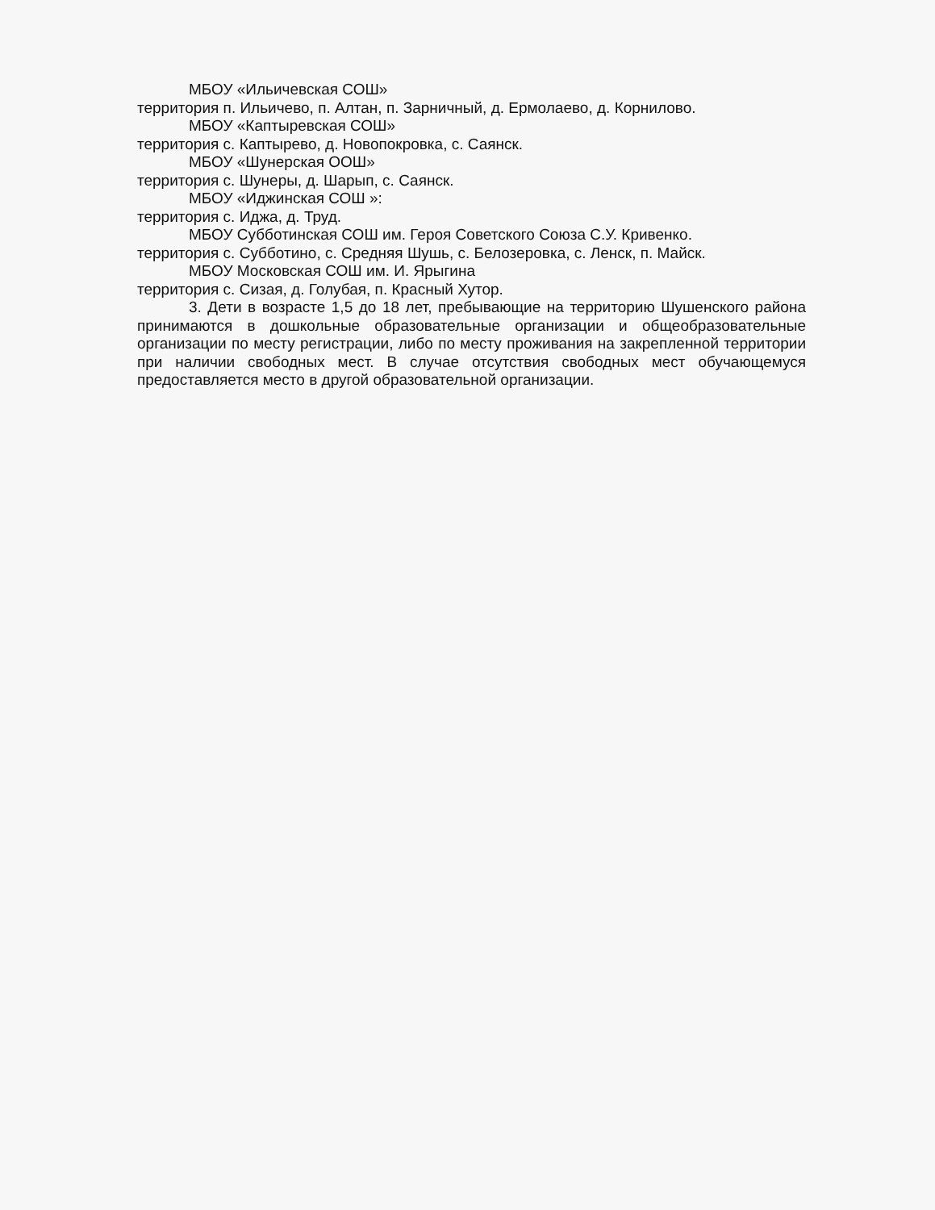МБОУ «Ильичевская СОШ»
территория п. Ильичево, п. Алтан, п. Зарничный, д. Ермолаево, д. Корнилово.
МБОУ «Каптыревская СОШ»
территория с. Каптырево, д. Новопокровка, с. Саянск.
МБОУ «Шунерская ООШ»
территория с. Шунеры, д. Шарып, с. Саянск.
МБОУ «Иджинская СОШ »:
территория с. Иджа, д. Труд.
МБОУ Субботинская СОШ им. Героя Советского Союза С.У. Кривенко.
территория с. Субботино, с. Средняя Шушь, с. Белозеровка, с. Ленск, п. Майск.
МБОУ Московская СОШ им. И. Ярыгина
территория с. Сизая, д. Голубая, п. Красный Хутор.
3. Дети в возрасте 1,5 до 18 лет, пребывающие на территорию Шушенского района принимаются в дошкольные образовательные организации и общеобразовательные организации по месту регистрации, либо по месту проживания на закрепленной территории при наличии свободных мест. В случае отсутствия свободных мест обучающемуся предоставляется место в другой образовательной организации.